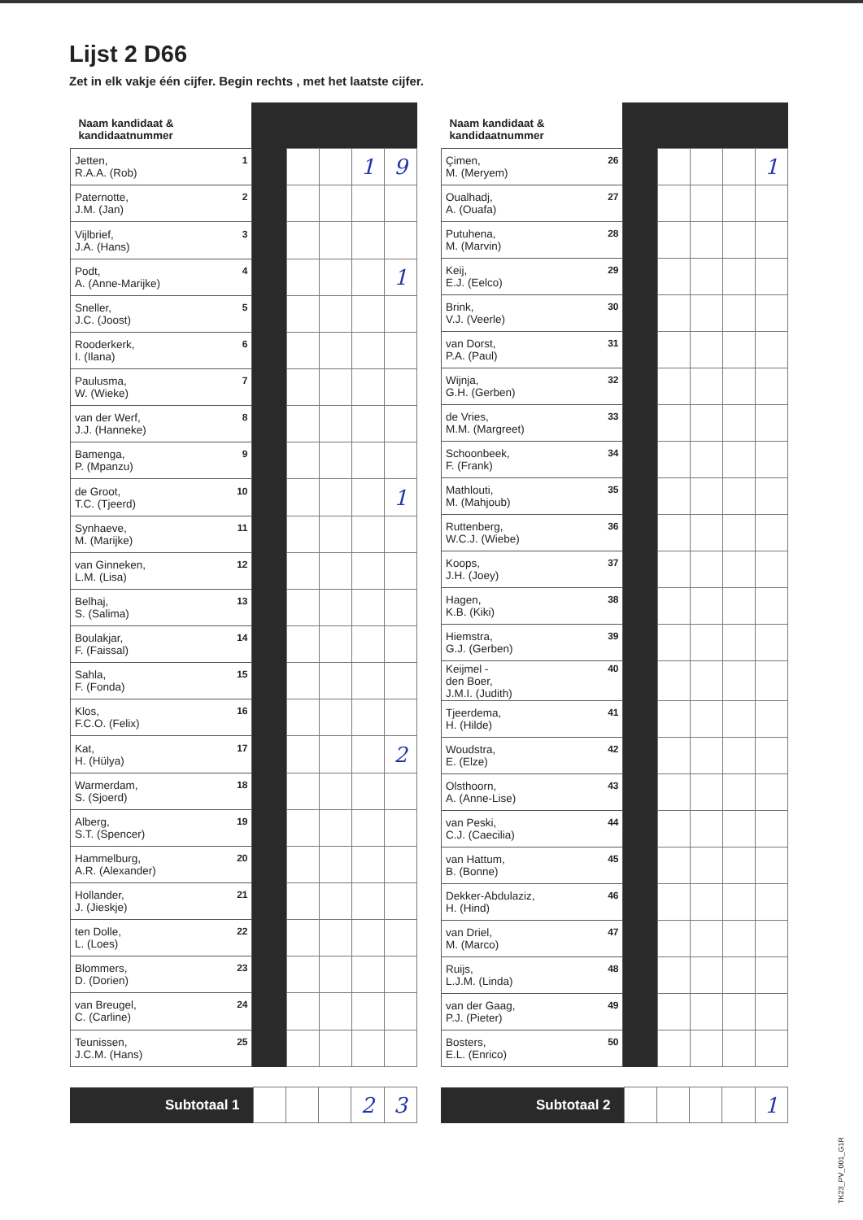Lijst 2 D66
Zet in elk vakje één cijfer. Begin rechts , met het laatste cijfer.
| Naam kandidaat & kandidaatnummer | | | | | |
| --- | --- | --- | --- | --- | --- |
| Jetten, R.A.A. (Rob) 1 | | | | 1 | 9 |
| Paternotte, J.M. (Jan) 2 | | | | | |
| Vijlbrief, J.A. (Hans) 3 | | | | | |
| Podt, A. (Anne-Marijke) 4 | | | | | 1 |
| Sneller, J.C. (Joost) 5 | | | | | |
| Rooderkerk, I. (Ilana) 6 | | | | | |
| Paulusma, W. (Wieke) 7 | | | | | |
| van der Werf, J.J. (Hanneke) 8 | | | | | |
| Bamenga, P. (Mpanzu) 9 | | | | | |
| de Groot, T.C. (Tjeerd) 10 | | | | | 1 |
| Synhaeve, M. (Marijke) 11 | | | | | |
| van Ginneken, L.M. (Lisa) 12 | | | | | |
| Belhaj, S. (Salima) 13 | | | | | |
| Boulakjar, F. (Faissal) 14 | | | | | |
| Sahla, F. (Fonda) 15 | | | | | |
| Klos, F.C.O. (Felix) 16 | | | | | |
| Kat, H. (Hülya) 17 | | | | | 2 |
| Warmerdam, S. (Sjoerd) 18 | | | | | |
| Alberg, S.T. (Spencer) 19 | | | | | |
| Hammelburg, A.R. (Alexander) 20 | | | | | |
| Hollander, J. (Jieskje) 21 | | | | | |
| ten Dolle, L. (Loes) 22 | | | | | |
| Blommers, D. (Dorien) 23 | | | | | |
| van Breugel, C. (Carline) 24 | | | | | |
| Teunissen, J.C.M. (Hans) 25 | | | | | |
| Naam kandidaat & kandidaatnummer | | | | | |
| --- | --- | --- | --- | --- | --- |
| Çimen, M. (Meryem) 26 | | | | | 1 |
| Oualhadj, A. (Ouafa) 27 | | | | | |
| Putuhena, M. (Marvin) 28 | | | | | |
| Keij, E.J. (Eelco) 29 | | | | | |
| Brink, V.J. (Veerle) 30 | | | | | |
| van Dorst, P.A. (Paul) 31 | | | | | |
| Wijnja, G.H. (Gerben) 32 | | | | | |
| de Vries, M.M. (Margreet) 33 | | | | | |
| Schoonbeek, F. (Frank) 34 | | | | | |
| Mathlouti, M. (Mahjoub) 35 | | | | | |
| Ruttenberg, W.C.J. (Wiebe) 36 | | | | | |
| Koops, J.H. (Joey) 37 | | | | | |
| Hagen, K.B. (Kiki) 38 | | | | | |
| Hiemstra, G.J. (Gerben) 39 | | | | | |
| Keijmel - den Boer, J.M.I. (Judith) 40 | | | | | |
| Tjeerdema, H. (Hilde) 41 | | | | | |
| Woudstra, E. (Elze) 42 | | | | | |
| Olsthoorn, A. (Anne-Lise) 43 | | | | | |
| van Peski, C.J. (Caecilia) 44 | | | | | |
| van Hattum, B. (Bonne) 45 | | | | | |
| Dekker-Abdulaziz, H. (Hind) 46 | | | | | |
| van Driel, M. (Marco) 47 | | | | | |
| Ruijs, L.J.M. (Linda) 48 | | | | | |
| van der Gaag, P.J. (Pieter) 49 | | | | | |
| Bosters, E.L. (Enrico) 50 | | | | | |
| Subtotaal 1 | | | | 2 | 3 |
| Subtotaal 2 | | | | | 1 |
TK23_PV_001_G1R